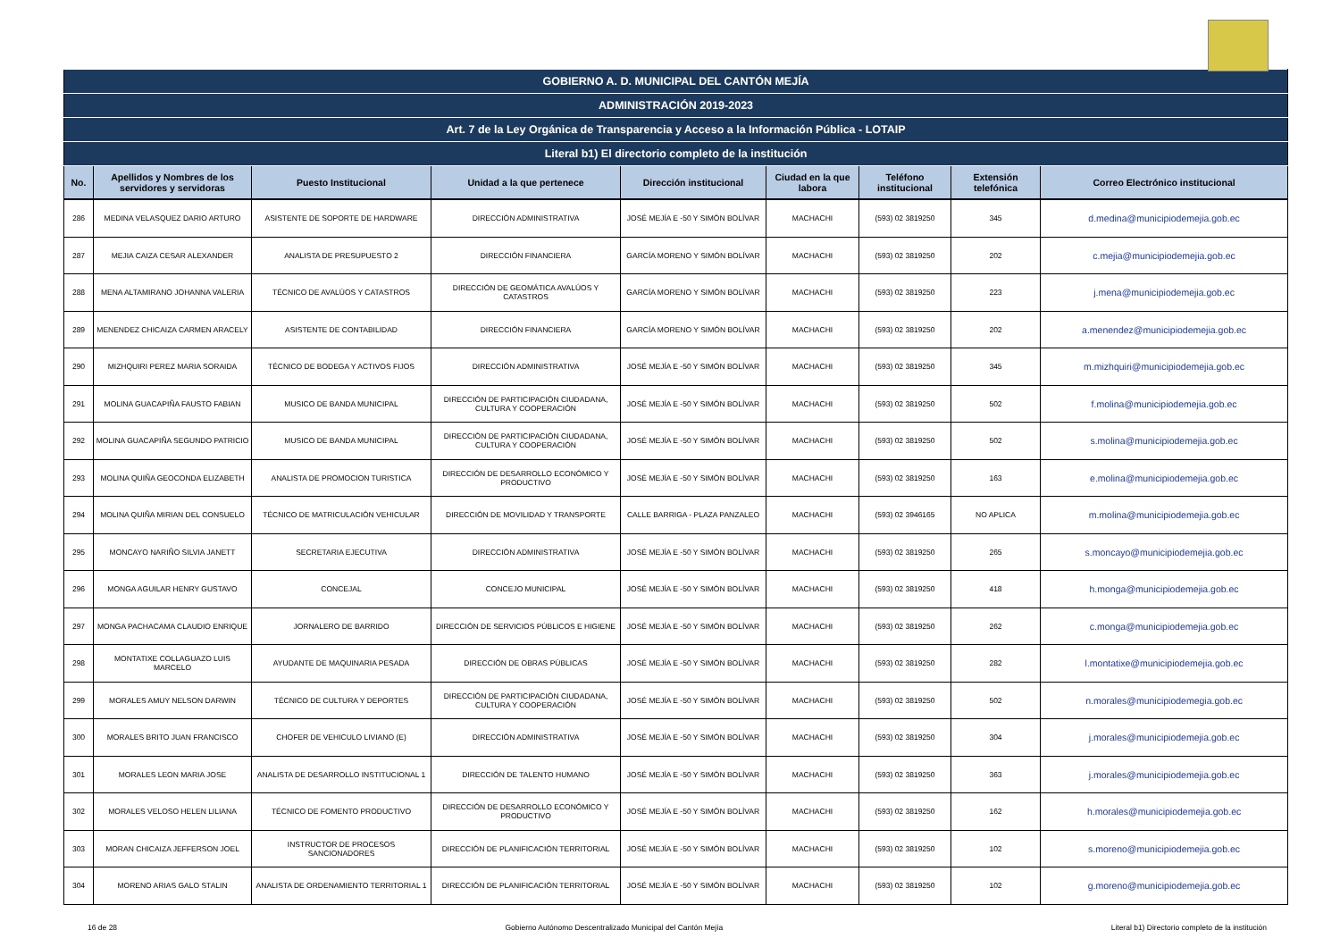| GOBIERNO A. D. MUNICIPAL DEL CANTÓN MEJÍA | | | | | | | | |
| --- | --- | --- | --- | --- | --- | --- | --- | --- |
| ADMINISTRACIÓN 2019-2023 | | | | | | | | |
| Art. 7 de la Ley Orgánica de Transparencia y Acceso a la Información Pública - LOTAIP | | | | | | | | |
| Literal b1) El directorio completo de la institución | | | | | | | | |
| No. | Apellidos y Nombres de los servidores y servidoras | Puesto Institucional | Unidad a la que pertenece | Dirección institucional | Ciudad en la que labora | Teléfono institucional | Extensión telefónica | Correo Electrónico institucional |
| 286 | MEDINA VELASQUEZ DARIO ARTURO | ASISTENTE DE SOPORTE DE HARDWARE | DIRECCIÓN ADMINISTRATIVA | JOSÉ MEJÍA E -50 Y SIMÓN BOLÍVAR | MACHACHI | (593) 02 3819250 | 345 | d.medina@municipiodemejia.gob.ec |
| 287 | MEJIA CAIZA CESAR ALEXANDER | ANALISTA DE PRESUPUESTO 2 | DIRECCIÓN FINANCIERA | GARCÍA MORENO Y SIMÓN BOLÍVAR | MACHACHI | (593) 02 3819250 | 202 | c.mejia@municipiodemejia.gob.ec |
| 288 | MENA ALTAMIRANO JOHANNA VALERIA | TÉCNICO DE AVALÚOS Y CATASTROS | DIRECCIÓN DE GEOMÁTICA AVALÚOS Y CATASTROS | GARCÍA MORENO Y SIMÓN BOLÍVAR | MACHACHI | (593) 02 3819250 | 223 | j.mena@municipiodemejia.gob.ec |
| 289 | MENENDEZ CHICAIZA CARMEN ARACELY | ASISTENTE DE CONTABILIDAD | DIRECCIÓN FINANCIERA | GARCÍA MORENO Y SIMÓN BOLÍVAR | MACHACHI | (593) 02 3819250 | 202 | a.menendez@municipiodemejia.gob.ec |
| 290 | MIZHQUIRI PEREZ MARIA SORAIDA | TÉCNICO DE BODEGA Y ACTIVOS FIJOS | DIRECCIÓN ADMINISTRATIVA | JOSÉ MEJÍA E -50 Y SIMÓN BOLÍVAR | MACHACHI | (593) 02 3819250 | 345 | m.mizhquiri@municipiodemejia.gob.ec |
| 291 | MOLINA GUACAPIÑA FAUSTO FABIAN | MUSICO DE BANDA MUNICIPAL | DIRECCIÓN DE PARTICIPACIÓN CIUDADANA, CULTURA Y COOPERACIÓN | JOSÉ MEJÍA E -50 Y SIMÓN BOLÍVAR | MACHACHI | (593) 02 3819250 | 502 | f.molina@municipiodemejia.gob.ec |
| 292 | MOLINA GUACAPIÑA SEGUNDO PATRICIO | MUSICO DE BANDA MUNICIPAL | DIRECCIÓN DE PARTICIPACIÓN CIUDADANA, CULTURA Y COOPERACIÓN | JOSÉ MEJÍA E -50 Y SIMÓN BOLÍVAR | MACHACHI | (593) 02 3819250 | 502 | s.molina@municipiodemejia.gob.ec |
| 293 | MOLINA QUIÑA GEOCONDA ELIZABETH | ANALISTA DE PROMOCION TURISTICA | DIRECCIÓN DE DESARROLLO ECONÓMICO Y PRODUCTIVO | JOSÉ MEJÍA E -50 Y SIMÓN BOLÍVAR | MACHACHI | (593) 02 3819250 | 163 | e.molina@municipiodemejia.gob.ec |
| 294 | MOLINA QUIÑA MIRIAN DEL CONSUELO | TÉCNICO DE MATRICULACIÓN VEHICULAR | DIRECCIÓN DE MOVILIDAD Y TRANSPORTE | CALLE BARRIGA - PLAZA PANZALEO | MACHACHI | (593) 02 3946165 | NO APLICA | m.molina@municipiodemejia.gob.ec |
| 295 | MONCAYO NARIÑO SILVIA JANETT | SECRETARIA EJECUTIVA | DIRECCIÓN ADMINISTRATIVA | JOSÉ MEJÍA E -50 Y SIMÓN BOLÍVAR | MACHACHI | (593) 02 3819250 | 265 | s.moncayo@municipiodemejia.gob.ec |
| 296 | MONGA AGUILAR HENRY GUSTAVO | CONCEJAL | CONCEJO MUNICIPAL | JOSÉ MEJÍA E -50 Y SIMÓN BOLÍVAR | MACHACHI | (593) 02 3819250 | 418 | h.monga@municipiodemejia.gob.ec |
| 297 | MONGA PACHACAMA CLAUDIO ENRIQUE | JORNALERO DE BARRIDO | DIRECCIÓN DE SERVICIOS PÚBLICOS E HIGIENE | JOSÉ MEJÍA E -50 Y SIMÓN BOLÍVAR | MACHACHI | (593) 02 3819250 | 262 | c.monga@municipiodemejia.gob.ec |
| 298 | MONTATIXE COLLAGUAZO LUIS MARCELO | AYUDANTE DE MAQUINARIA PESADA | DIRECCIÓN DE OBRAS PÚBLICAS | JOSÉ MEJÍA E -50 Y SIMÓN BOLÍVAR | MACHACHI | (593) 02 3819250 | 282 | l.montatixe@municipiodemejia.gob.ec |
| 299 | MORALES AMUY NELSON DARWIN | TÉCNICO DE CULTURA Y DEPORTES | DIRECCIÓN DE PARTICIPACIÓN CIUDADANA, CULTURA Y COOPERACIÓN | JOSÉ MEJÍA E -50 Y SIMÓN BOLÍVAR | MACHACHI | (593) 02 3819250 | 502 | n.morales@municipiodemegia.gob.ec |
| 300 | MORALES BRITO JUAN FRANCISCO | CHOFER DE VEHICULO LIVIANO (E) | DIRECCIÓN ADMINISTRATIVA | JOSÉ MEJÍA E -50 Y SIMÓN BOLÍVAR | MACHACHI | (593) 02 3819250 | 304 | j.morales@municipiodemejia.gob.ec |
| 301 | MORALES LEON MARIA JOSE | ANALISTA DE DESARROLLO INSTITUCIONAL 1 | DIRECCIÓN DE TALENTO HUMANO | JOSÉ MEJÍA E -50 Y SIMÓN BOLÍVAR | MACHACHI | (593) 02 3819250 | 363 | j.morales@municipiodemejia.gob.ec |
| 302 | MORALES VELOSO HELEN LILIANA | TÉCNICO DE FOMENTO PRODUCTIVO | DIRECCIÓN DE DESARROLLO ECONÓMICO Y PRODUCTIVO | JOSÉ MEJÍA E -50 Y SIMÓN BOLÍVAR | MACHACHI | (593) 02 3819250 | 162 | h.morales@municipiodemejia.gob.ec |
| 303 | MORAN CHICAIZA JEFFERSON JOEL | INSTRUCTOR DE PROCESOS SANCIONADORES | DIRECCIÓN DE PLANIFICACIÓN TERRITORIAL | JOSÉ MEJÍA E -50 Y SIMÓN BOLÍVAR | MACHACHI | (593) 02 3819250 | 102 | s.moreno@municipiodemejia.gob.ec |
| 304 | MORENO ARIAS GALO STALIN | ANALISTA DE ORDENAMIENTO TERRITORIAL 1 | DIRECCIÓN DE PLANIFICACIÓN TERRITORIAL | JOSÉ MEJÍA E -50 Y SIMÓN BOLÍVAR | MACHACHI | (593) 02 3819250 | 102 | g.moreno@municipiodemejia.gob.ec |
16 de 28 Gobierno Autónomo Descentralizado Municipal del Cantón Mejía Literal b1) Directorio completo de la institución